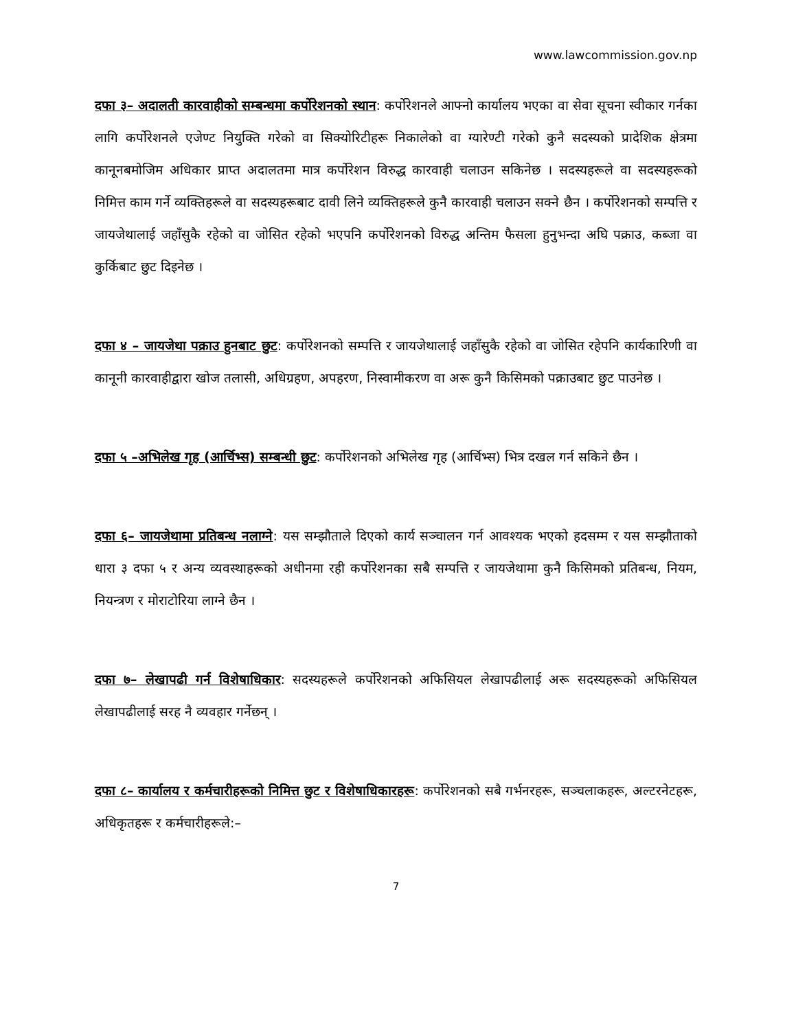www.lawcommission.gov.np
दफा ३– अदालती कारवाहीको सम्बन्धमा कर्पोरेशनको स्थान: कर्पोरेशनले आफ्नो कार्यालय भएका वा सेवा सूचना स्वीकार गर्नका लागि कर्पोरेशनले एजेण्ट नियुक्ति गरेको वा सिक्योरिटीहरू निकालेको वा ग्यारेण्टी गरेको कुनै सदस्यको प्रादेशिक क्षेत्रमा कानूनबमोजिम अधिकार प्राप्त अदालतमा मात्र कर्पोरेशन विरुद्ध कारवाही चलाउन सकिनेछ । सदस्यहरूले वा सदस्यहरूको निमित्त काम गर्ने व्यक्तिहरूले वा सदस्यहरूबाट दावी लिने व्यक्तिहरूले कुनै कारवाही चलाउन सक्ने छैन । कर्पोरेशनको सम्पत्ति र जायजेथालाई जहाँसुकै रहेको वा जोसित रहेको भएपनि कर्पोरेशनको विरुद्ध अन्तिम फैसला हुनुभन्दा अघि पक्राउ, कब्जा वा कुर्किबाट छुट दिइनेछ ।
दफा ४ – जायजेथा पक्राउ हुनबाट छुट: कर्पोरेशनको सम्पत्ति र जायजेथालाई जहाँसुकै रहेको वा जोसित रहेपनि कार्यकारिणी वा कानूनी कारवाहीद्वारा खोज तलासी, अधिग्रहण, अपहरण, निस्वामीकरण वा अरू कुनै किसिमको पक्राउबाट छुट पाउनेछ ।
दफा ५ –अभिलेख गृह (आर्चिभ्स) सम्बन्धी छुट: कर्पोरेशनको अभिलेख गृह (आर्चिभ्स) भित्र दखल गर्न सकिने छैन ।
दफा ६– जायजेथामा प्रतिबन्ध नलाग्ने: यस सम्झौताले दिएको कार्य सञ्चालन गर्न आवश्यक भएको हदसम्म र यस सम्झौताको धारा ३ दफा ५ र अन्य व्यवस्थाहरूको अधीनमा रही कर्पोरेशनका सबै सम्पत्ति र जायजेथामा कुनै किसिमको प्रतिबन्ध, नियम, नियन्त्रण र मोराटोरिया लाग्ने छैन ।
दफा ७– लेखापढी गर्न विशेषाधिकार: सदस्यहरूले कर्पोरेशनको अफिसियल लेखापढीलाई अरू सदस्यहरूको अफिसियल लेखापढीलाई सरह नै व्यवहार गर्नेछन् ।
दफा ८– कार्यालय र कर्मचारीहरूको निमित्त छुट र विशेषाधिकारहरू: कर्पोरेशनको सबै गर्भनरहरू, सञ्चलाकहरू, अल्टरनेटहरू, अधिकृतहरू र कर्मचारीहरूले:–
7